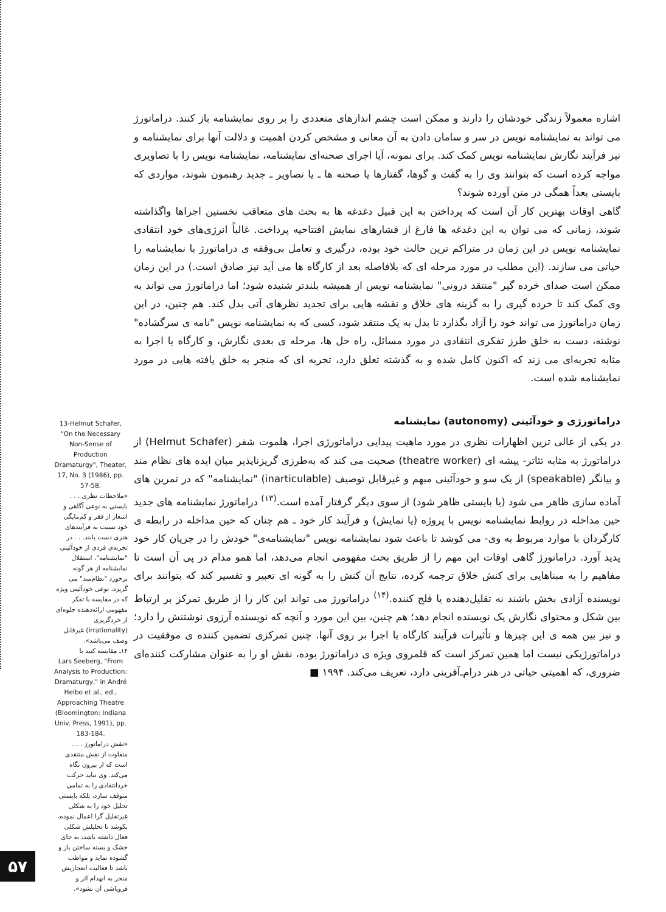اشاره معمولاً زندگی خودشان را دارند و ممکن است چشم اندازهای متعددی را بر روی نمایشنامه باز کنند. دراماتورژ می تواند به نمایشنامه نویس در سر و سامان دادن به آن معانی و مشخص کردن اهمیت و دلالت آنها برای نمایشنامه و نیز فرآیند نگارش نمایشنامه نویس کمک کند. برای نمونه، آیا اجرای صحنه‌ای نمایشنامه، نمایشنامه نویس را با تصاویری مواجه کرده است که بتوانند وی را به گفت و گوها، گفتارها یا صحنه ها ـ یا تصاویر ـ جدید رهنمون شوند، مواردی که بایستی بعداً همگی در متن آورده شوند؟
گاهی اوقات بهترین کار آن است که پرداختن به این قبیل دغدغه ها به بحث های متعاقب نخستین اجراها واگذاشته شوند، زمانی که می توان به این دغدغه ها فارغ از فشارهای نمایش افتتاحیه پرداخت. غالباً انرژی‌های خود انتقادی نمایشنامه نویس در این زمان در متراکم ترین حالت خود بوده، درگیری و تعامل بی‌وقفه ی دراماتورژ با نمایشنامه را حیاتی می سازند. (این مطلب در مورد مرحله ای که بلافاصله بعد از کارگاه ها می آید نیز صادق است.) در این زمان ممکن است صدای خرده گیر "منتقد درونی" نمایشنامه نویس از همیشه بلندتر شنیده شود؛ اما دراماتورژ می تواند به وی کمک کند تا خرده گیری را به گزینه های خلاق و نقشه هایی برای تجدید نظرهای آتی بدل کند. هم چنین، در این زمان دراماتورژ می تواند خود را آزاد بگذارد تا بدل به یک منتقد شود، کسی که به نمایشنامه نویس "نامه ی سرگشاده" نوشته، دست به خلق طرز تفکری انتقادی در مورد مسائل، راه حل ها، مرحله ی بعدی نگارش، و کارگاه یا اجرا به مثابه تجربه‌ای می زند که اکنون کامل شده و به گذشته تعلق دارد، تجربه ای که منجر به خلق یافته هایی در مورد نمایشنامه شده است.
دراماتورژی و خودآئینی (autonomy) نمایشنامه
در یکی از عالی ترین اظهارات نظری در مورد ماهیت پیدایی دراماتورژی اجرا، هلموت شفر (Helmut Schafer) از دراماتورژ به مثابه تئاتر- پیشه ای (theatre worker) صحبت می کند که به‌طرزی گریزناپذیر میان ایده های نظام مند و بیانگر (speakable) از یک سو و خودآئینی مبهم و غیرقابل توصیف (inarticulable) "نمایشنامه" که در تمرین های آماده سازی ظاهر می شود (یا بایستی ظاهر شود) از سوی دیگر گرفتار آمده است.<sup>(۱۳)</sup> دراماتورژ نمایشنامه های جدید حین مداخله در روابط نمایشنامه نویس با پروژه (یا نمایش) و فرآیند کار خود ـ هم چنان که حین مداخله در رابطه ی کارگردان با موارد مربوط به وی- می کوشد تا باعث شود نمایشنامه نویس "نمایشنامه‌ی" خودش را در جریان کار خود پدید آورد. دراماتورژ گاهی اوقات این مهم را از طریق بحث مفهومی انجام می‌دهد، اما همو مدام در پی آن است تا مفاهیم را به مبناهایی برای کنش خلاق ترجمه کرده، نتایج آن کنش را به گونه ای تعبیر و تفسیر کند که بتوانند برای نویسنده آزادی بخش باشند نه تقلیل‌دهنده یا فلج کننده.<sup>(۱۴)</sup> دراماتورژ می تواند این کار را از طریق تمرکز بر ارتباط بین شکل و محتوای نگارش یک نویسنده انجام دهد؛ هم چنین، بین این مورد و آنچه که نویسنده آرزوی نوشتنش را دارد؛ و نیز بین همه ی این چیزها و تأثیرات فرآیند کارگاه یا اجرا بر روی آنها. چنین تمرکزی تضمین کننده ی موفقیت در دراماتورژیکی نیست اما همین تمرکز است که قلمروی ویژه ی دراماتورژ بوده، نقش او را به عنوان مشارکت کننده‌ای ضروری، که اهمیتی حیاتی در هنر درام‌ـ‌آفرینی دارد، تعریف می‌کند. ۱۹۹۴ ■
13-Helmut Schafer, "On the Necessary Non-Sense of Production Dramaturgy", Theater, 17, No. 3 (1986), pp. 57-58.
«ملاحظات نظری . . . بایستی به نوعی آگاهی و اشعار از فقر و کم‌مایگی خود نسبت به فرآیندهای هنری دست یابند. . . در تجربه‌ی فردی از خودآئینی "نمایشنامه"، استقلال نمایشنامه از هر گونه برخورد "نظام‌مند" می گریزد، نوعی خودآئینی ویژه که در مقایسه با تفکر مفهومی ارائه‌دهنده جلوه‌ای از خردگریزی (irrationality) غیرقابل وصف می‌باشد».
۱۴ـ مقایسه کنید با
Lars Seeberg, "From Analysis to Production: Dramaturgy," in André Helbo et al., ed., Approaching Theatre (Bloomington: Indiana Univ. Press, 1991), pp. 183-184.
«نقش دراماتورژ . . . متفاوت از نقش منتقدی است که از بیرون نگاه می‌کند. وی نباید حرکت خردانتقادی را به تمامی متوقف سازد، بلکه بایستی تحلیل خود را به شکلی غیرتقلیل گرا اعمال نموده، بکوشد تا تحلیلش شکلی فعال داشته باشد، به جای خشک و بسته ساختن باز و گشوده نماید و مواظب باشد تا فعالیت انعجازیش منجر به انهدام اثر و فروپاشی آن نشود».
۵۷